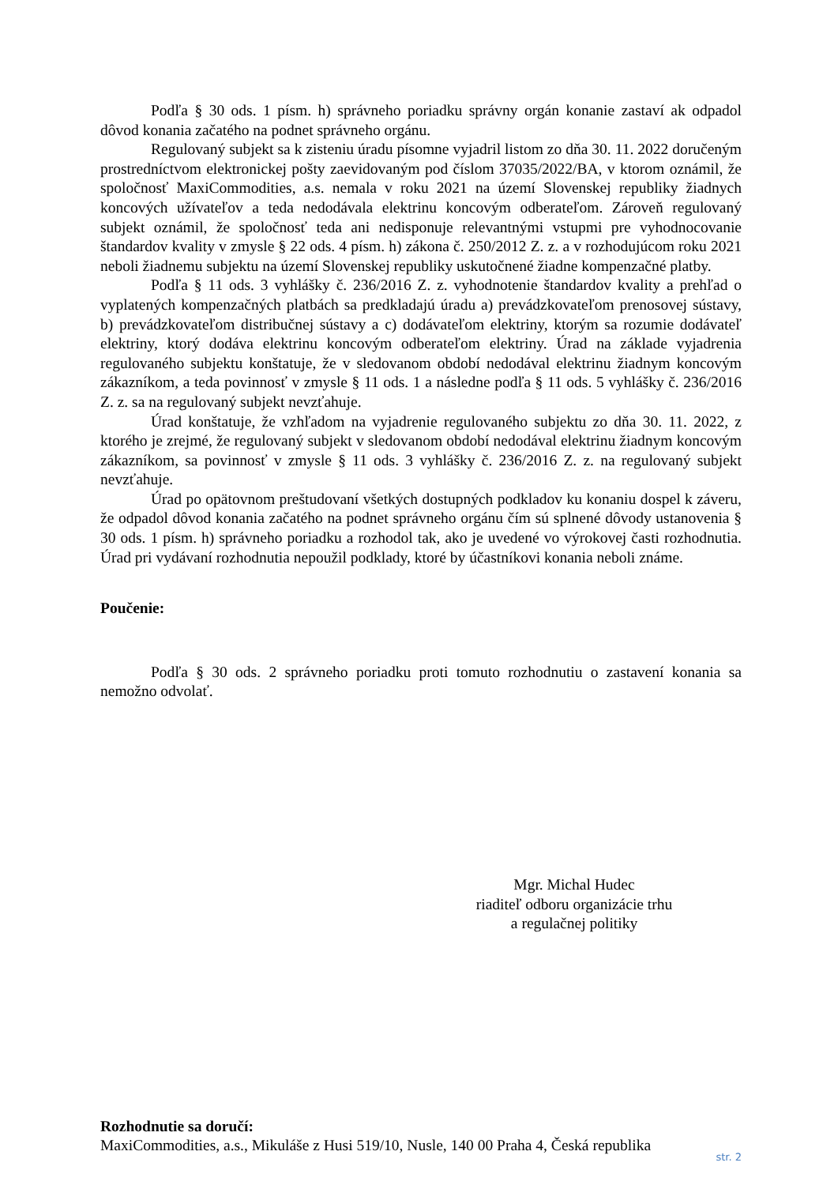Podľa § 30 ods. 1 písm. h) správneho poriadku správny orgán konanie zastaví ak odpadol dôvod konania začatého na podnet správneho orgánu.
Regulovaný subjekt sa k zisteniu úradu písomne vyjadril listom zo dňa 30. 11. 2022 doručeným prostredníctvom elektronickej pošty zaevidovaným pod číslom 37035/2022/BA, v ktorom oznámil, že spoločnosť MaxiCommodities, a.s. nemala v roku 2021 na území Slovenskej republiky žiadnych koncových užívateľov a teda nedodávala elektrinu koncovým odberateľom. Zároveň regulovaný subjekt oznámil, že spoločnosť teda ani nedisponuje relevantnými vstupmi pre vyhodnocovanie štandardov kvality v zmysle § 22 ods. 4 písm. h) zákona č. 250/2012 Z. z. a v rozhodujúcom roku 2021 neboli žiadnemu subjektu na území Slovenskej republiky uskutočnené žiadne kompenzačné platby.
Podľa § 11 ods. 3 vyhlášky č. 236/2016 Z. z. vyhodnotenie štandardov kvality a prehľad o vyplatených kompenzačných platbách sa predkladajú úradu a) prevádzkovateľom prenosovej sústavy, b) prevádzkovateľom distribučnej sústavy a c) dodávateľom elektriny, ktorým sa rozumie dodávateľ elektriny, ktorý dodáva elektrinu koncovým odberateľom elektriny. Úrad na základe vyjadrenia regulovaného subjektu konštatuje, že v sledovanom období nedodával elektrinu žiadnym koncovým zákazníkom, a teda povinnosť v zmysle § 11 ods. 1 a následne podľa § 11 ods. 5 vyhlášky č. 236/2016 Z. z. sa na regulovaný subjekt nevzťahuje.
Úrad konštatuje, že vzhľadom na vyjadrenie regulovaného subjektu zo dňa 30. 11. 2022, z ktorého je zrejmé, že regulovaný subjekt v sledovanom období nedodával elektrinu žiadnym koncovým zákazníkom, sa povinnosť v zmysle § 11 ods. 3 vyhlášky č. 236/2016 Z. z. na regulovaný subjekt nevzťahuje.
Úrad po opätovnom preštudovaní všetkých dostupných podkladov ku konaniu dospel k záveru, že odpadol dôvod konania začatého na podnet správneho orgánu čím sú splnené dôvody ustanovenia § 30 ods. 1 písm. h) správneho poriadku a rozhodol tak, ako je uvedené vo výrokovej časti rozhodnutia. Úrad pri vydávaní rozhodnutia nepoužil podklady, ktoré by účastníkovi konania neboli známe.
Poučenie:
Podľa § 30 ods. 2 správneho poriadku proti tomuto rozhodnutiu o zastavení konania sa nemožno odvolať.
Mgr. Michal Hudec
riaditeľ odboru organizácie trhu
a regulačnej politiky
Rozhodnutie sa doručí:
MaxiCommodities, a.s., Mikuláše z Husi 519/10, Nusle, 140 00 Praha 4, Česká republika
str. 2